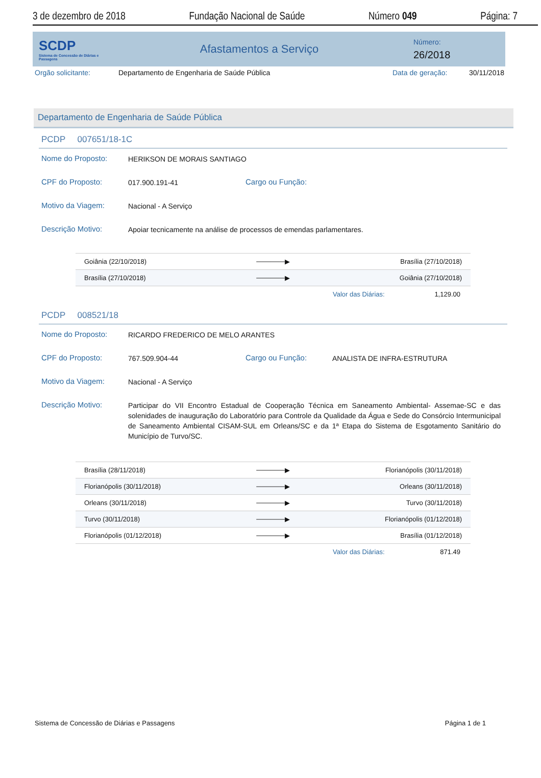3 de dezembro de 2018 Fundação Nacional de Saúde Número 049 Página: 7
SCDP
Sistema de Concessão de Diárias e Passagens
Afastamentos a Serviço
Número:
26/2018
Orgão solicitante: Departamento de Engenharia de Saúde Pública Data de geração: 30/11/2018
Departamento de Engenharia de Saúde Pública
PCDP 007651/18-1C
Nome do Proposto: HERIKSON DE MORAIS SANTIAGO
CPF do Proposto: 017.900.191-41 Cargo ou Função:
Motivo da Viagem: Nacional - A Serviço
Descrição Motivo: Apoiar tecnicamente na análise de processos de emendas parlamentares.
| Goiânia (22/10/2018) | ──────▶ | Brasília (27/10/2018) |
| Brasília (27/10/2018) | ──────▶ | Goiânia (27/10/2018) |
Valor das Diárias: 1,129.00
PCDP 008521/18
Nome do Proposto: RICARDO FREDERICO DE MELO ARANTES
CPF do Proposto: 767.509.904-44 Cargo ou Função: ANALISTA DE INFRA-ESTRUTURA
Motivo da Viagem: Nacional - A Serviço
Descrição Motivo: Participar do VII Encontro Estadual de Cooperação Técnica em Saneamento Ambiental- Assemae-SC e das solenidades de inauguração do Laboratório para Controle da Qualidade da Água e Sede do Consórcio Intermunicipal de Saneamento Ambiental CISAM-SUL em Orleans/SC e da 1ª Etapa do Sistema de Esgotamento Sanitário do Município de Turvo/SC.
| Brasília (28/11/2018) | ──────▶ | Florianópolis (30/11/2018) |
| Florianópolis (30/11/2018) | ──────▶ | Orleans (30/11/2018) |
| Orleans (30/11/2018) | ──────▶ | Turvo (30/11/2018) |
| Turvo (30/11/2018) | ──────▶ | Florianópolis (01/12/2018) |
| Florianópolis (01/12/2018) | ──────▶ | Brasília (01/12/2018) |
Valor das Diárias: 871.49
Sistema de Concessão de Diárias e Passagens Página 1 de 1